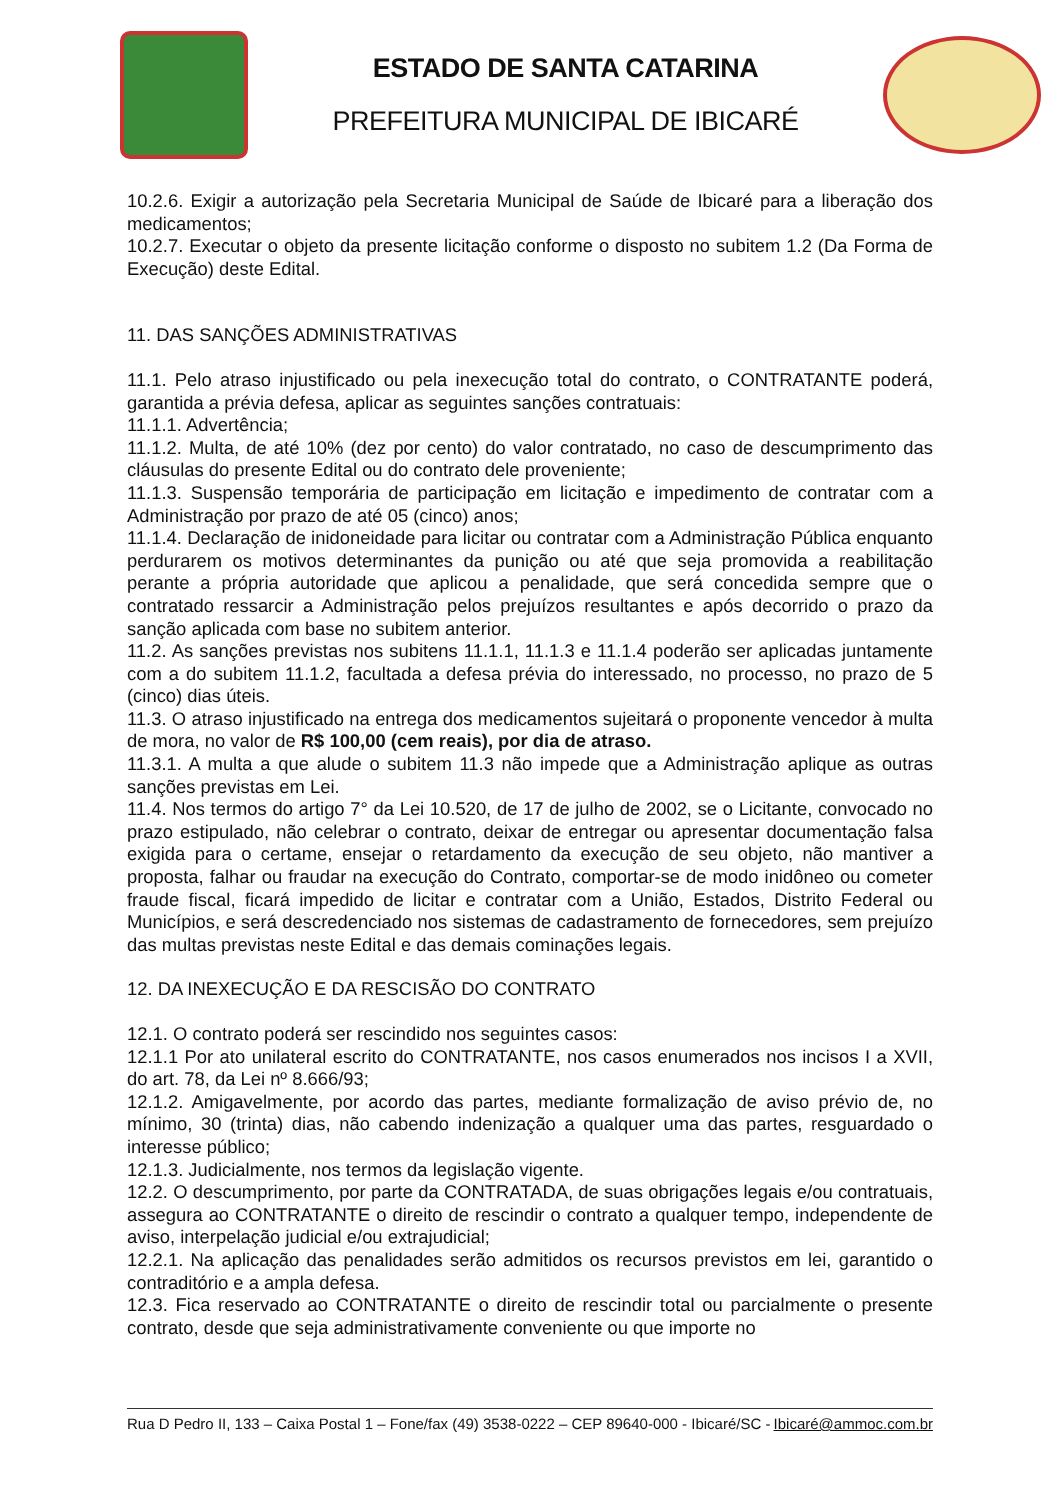ESTADO DE SANTA CATARINA
PREFEITURA MUNICIPAL DE IBICARÉ
10.2.6. Exigir a autorização pela Secretaria Municipal de Saúde de Ibicaré para a liberação dos medicamentos;
10.2.7. Executar o objeto da presente licitação conforme o disposto no subitem 1.2 (Da Forma de Execução) deste Edital.
11. DAS SANÇÕES ADMINISTRATIVAS
11.1. Pelo atraso injustificado ou pela inexecução total do contrato, o CONTRATANTE poderá, garantida a prévia defesa, aplicar as seguintes sanções contratuais:
11.1.1. Advertência;
11.1.2. Multa, de até 10% (dez por cento) do valor contratado, no caso de descumprimento das cláusulas do presente Edital ou do contrato dele proveniente;
11.1.3. Suspensão temporária de participação em licitação e impedimento de contratar com a Administração por prazo de até 05 (cinco) anos;
11.1.4. Declaração de inidoneidade para licitar ou contratar com a Administração Pública enquanto perdurarem os motivos determinantes da punição ou até que seja promovida a reabilitação perante a própria autoridade que aplicou a penalidade, que será concedida sempre que o contratado ressarcir a Administração pelos prejuízos resultantes e após decorrido o prazo da sanção aplicada com base no subitem anterior.
11.2. As sanções previstas nos subitens 11.1.1, 11.1.3 e 11.1.4 poderão ser aplicadas juntamente com a do subitem 11.1.2, facultada a defesa prévia do interessado, no processo, no prazo de 5 (cinco) dias úteis.
11.3. O atraso injustificado na entrega dos medicamentos sujeitará o proponente vencedor à multa de mora, no valor de R$ 100,00 (cem reais), por dia de atraso.
11.3.1. A multa a que alude o subitem 11.3 não impede que a Administração aplique as outras sanções previstas em Lei.
11.4. Nos termos do artigo 7° da Lei 10.520, de 17 de julho de 2002, se o Licitante, convocado no prazo estipulado, não celebrar o contrato, deixar de entregar ou apresentar documentação falsa exigida para o certame, ensejar o retardamento da execução de seu objeto, não mantiver a proposta, falhar ou fraudar na execução do Contrato, comportar-se de modo inidôneo ou cometer fraude fiscal, ficará impedido de licitar e contratar com a União, Estados, Distrito Federal ou Municípios, e será descredenciado nos sistemas de cadastramento de fornecedores, sem prejuízo das multas previstas neste Edital e das demais cominações legais.
12. DA INEXECUÇÃO E DA RESCISÃO DO CONTRATO
12.1. O contrato poderá ser rescindido nos seguintes casos:
12.1.1 Por ato unilateral escrito do CONTRATANTE, nos casos enumerados nos incisos I a XVII, do art. 78, da Lei nº 8.666/93;
12.1.2. Amigavelmente, por acordo das partes, mediante formalização de aviso prévio de, no mínimo, 30 (trinta) dias, não cabendo indenização a qualquer uma das partes, resguardado o interesse público;
12.1.3. Judicialmente, nos termos da legislação vigente.
12.2. O descumprimento, por parte da CONTRATADA, de suas obrigações legais e/ou contratuais, assegura ao CONTRATANTE o direito de rescindir o contrato a qualquer tempo, independente de aviso, interpelação judicial e/ou extrajudicial;
12.2.1. Na aplicação das penalidades serão admitidos os recursos previstos em lei, garantido o contraditório e a ampla defesa.
12.3. Fica reservado ao CONTRATANTE o direito de rescindir total ou parcialmente o presente contrato, desde que seja administrativamente conveniente ou que importe no
Rua D Pedro II, 133 – Caixa Postal 1 – Fone/fax (49) 3538-0222 – CEP 89640-000 - Ibicaré/SC - Ibicaré@ammoc.com.br